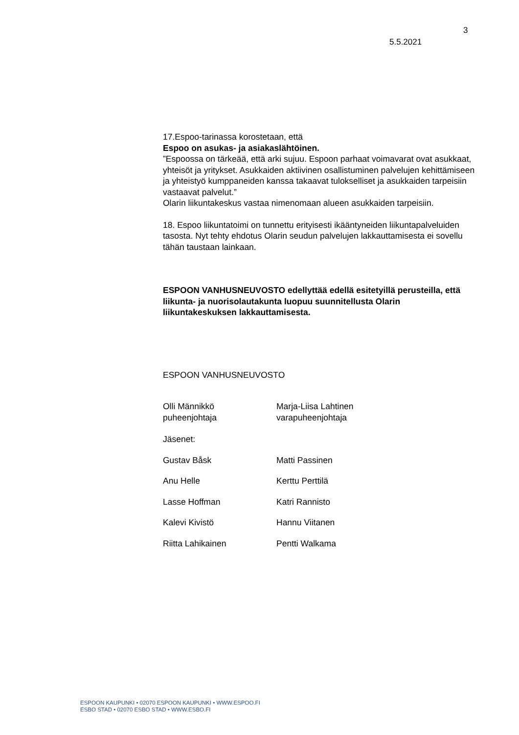3
5.5.2021
17.Espoo-tarinassa korostetaan, että
Espoo on asukas- ja asiakaslähtöinen.
”Espoossa on tärkeää, että arki sujuu. Espoon parhaat voimavarat ovat asukkaat, yhteisöt ja yritykset. Asukkaiden aktiivinen osallistuminen palvelujen kehittämiseen ja yhteistyö kumppaneiden kanssa takaavat tulokselliset ja asukkaiden tarpeisiin vastaavat palvelut.”
Olarin liikuntakeskus vastaa nimenomaan alueen asukkaiden tarpeisiin.
18. Espoo liikuntatoimi on tunnettu erityisesti ikääntyneiden liikuntapalveluiden tasosta. Nyt tehty ehdotus Olarin seudun palvelujen lakkauttamisesta ei sovellu tähän taustaan lainkaan.
ESPOON VANHUSNEUVOSTO edellyttää edellä esitetyillä perusteilla, että liikunta- ja nuorisolautakunta luopuu suunnitellusta Olarin liikuntakeskuksen lakkauttamisesta.
ESPOON VANHUSNEUVOSTO
| Olli Männikkö puheenjohtaja | Marja-Liisa Lahtinen varapuheenjohtaja |
| Jäsenet: | |
| Gustav Båsk | Matti Passinen |
| Anu Helle | Kerttu Perttilä |
| Lasse Hoffman | Katri Rannisto |
| Kalevi Kivistö | Hannu Viitanen |
| Riitta Lahikainen | Pentti Walkama |
ESPOON KAUPUNKI • 02070 ESPOON KAUPUNKI • WWW.ESPOO.FI
ESBO STAD • 02070 ESBO STAD • WWW.ESBO.FI